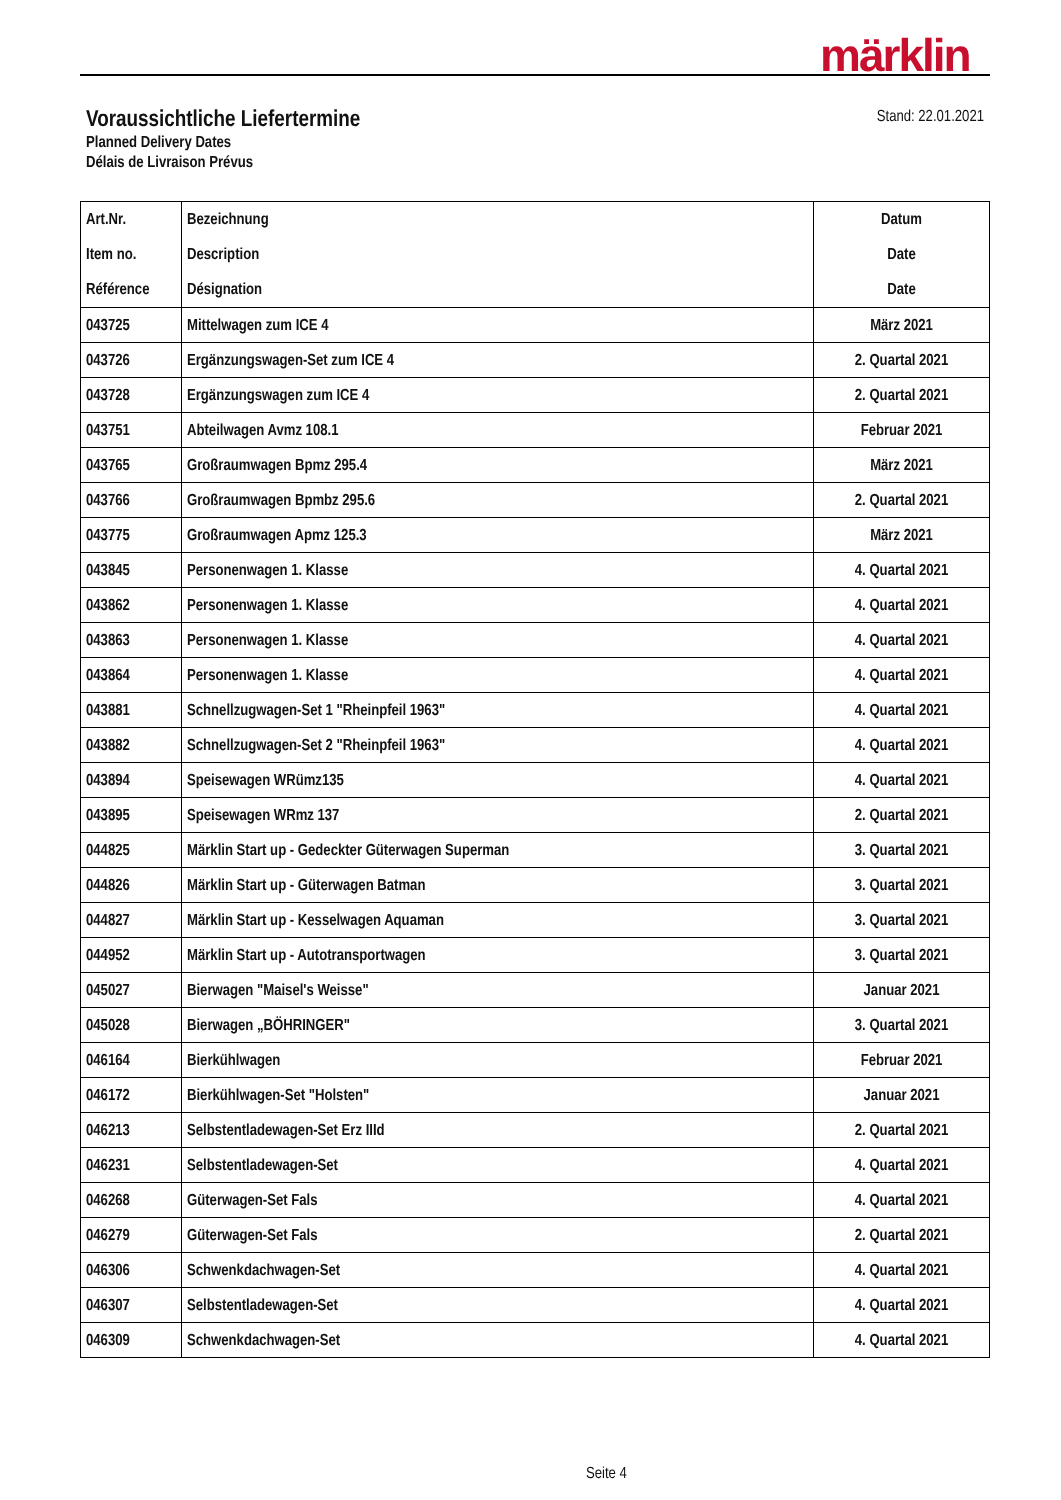märklin
Voraussichtliche Liefertermine
Planned Delivery Dates
Délais de Livraison Prévus
Stand: 22.01.2021
| Art.Nr. Item no. Référence | Bezeichnung Description Désignation | Datum Date Date |
| --- | --- | --- |
| 043725 | Mittelwagen zum ICE 4 | März 2021 |
| 043726 | Ergänzungswagen-Set zum ICE 4 | 2. Quartal 2021 |
| 043728 | Ergänzungswagen zum ICE 4 | 2. Quartal 2021 |
| 043751 | Abteilwagen Avmz 108.1 | Februar 2021 |
| 043765 | Großraumwagen Bpmz 295.4 | März 2021 |
| 043766 | Großraumwagen Bpmbz 295.6 | 2. Quartal 2021 |
| 043775 | Großraumwagen Apmz 125.3 | März 2021 |
| 043845 | Personenwagen 1. Klasse | 4. Quartal 2021 |
| 043862 | Personenwagen 1. Klasse | 4. Quartal 2021 |
| 043863 | Personenwagen 1. Klasse | 4. Quartal 2021 |
| 043864 | Personenwagen 1. Klasse | 4. Quartal 2021 |
| 043881 | Schnellzugwagen-Set 1 "Rheinpfeil 1963" | 4. Quartal 2021 |
| 043882 | Schnellzugwagen-Set 2 "Rheinpfeil 1963" | 4. Quartal 2021 |
| 043894 | Speisewagen WRümz135 | 4. Quartal 2021 |
| 043895 | Speisewagen WRmz 137 | 2. Quartal 2021 |
| 044825 | Märklin Start up - Gedeckter Güterwagen Superman | 3. Quartal 2021 |
| 044826 | Märklin Start up - Güterwagen Batman | 3. Quartal 2021 |
| 044827 | Märklin Start up - Kesselwagen Aquaman | 3. Quartal 2021 |
| 044952 | Märklin Start up - Autotransportwagen | 3. Quartal 2021 |
| 045027 | Bierwagen "Maisel's Weisse" | Januar 2021 |
| 045028 | Bierwagen „BÖHRINGER" | 3. Quartal 2021 |
| 046164 | Bierkühlwagen | Februar 2021 |
| 046172 | Bierkühlwagen-Set "Holsten" | Januar 2021 |
| 046213 | Selbstentladewagen-Set Erz IIId | 2. Quartal 2021 |
| 046231 | Selbstentladewagen-Set | 4. Quartal 2021 |
| 046268 | Güterwagen-Set Fals | 4. Quartal 2021 |
| 046279 | Güterwagen-Set Fals | 2. Quartal 2021 |
| 046306 | Schwenkdachwagen-Set | 4. Quartal 2021 |
| 046307 | Selbstentladewagen-Set | 4. Quartal 2021 |
| 046309 | Schwenkdachwagen-Set | 4. Quartal 2021 |
Seite 4